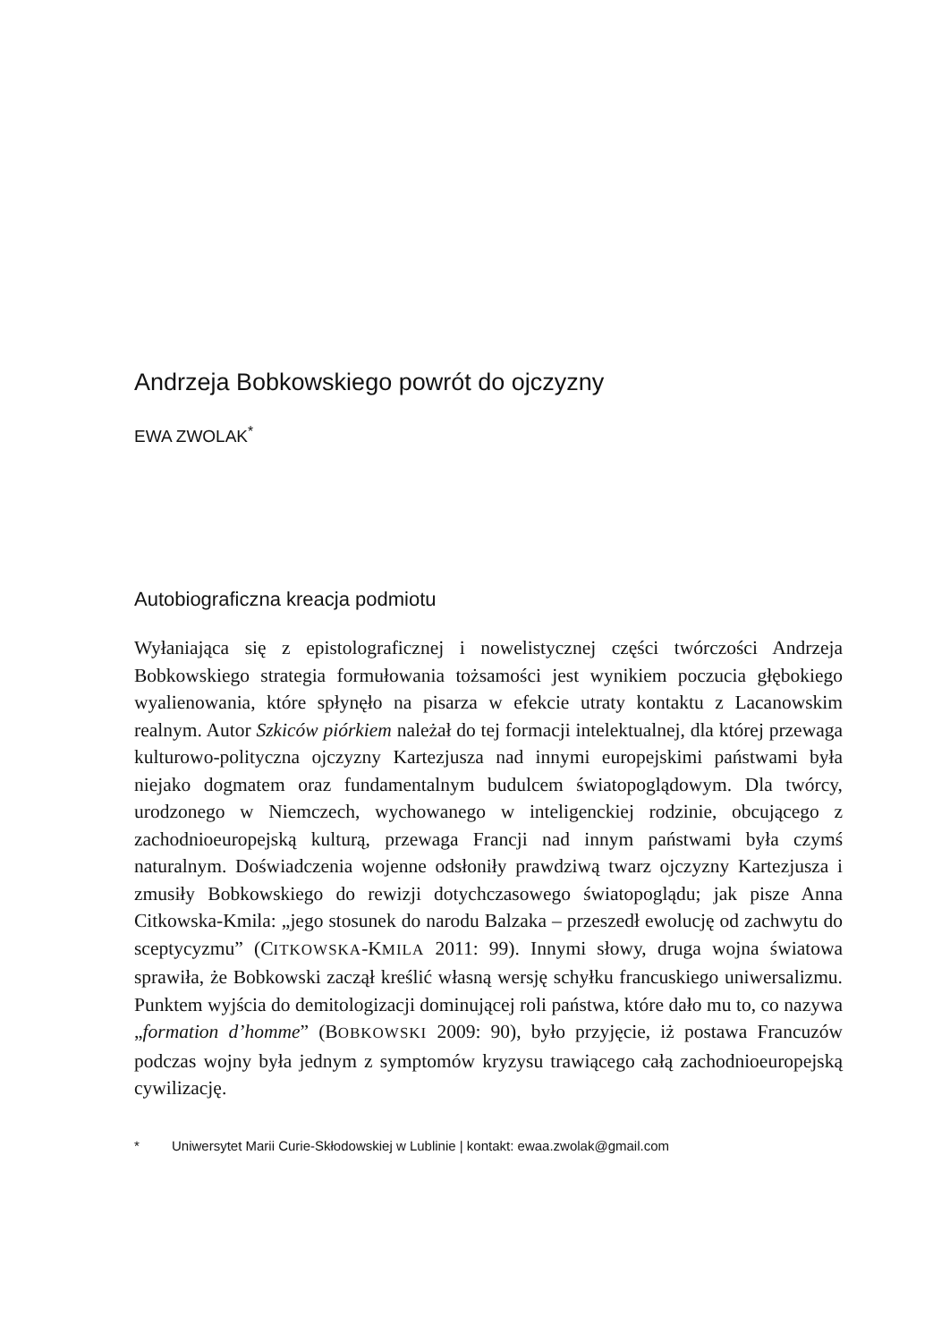Andrzeja Bobkowskiego powrót do ojczyzny
EWA ZWOLAK<sup>*</sup>
Autobiograficzna kreacja podmiotu
Wyłaniająca się z epistolograficznej i nowelistycznej części twórczości Andrzeja Bobkowskiego strategia formułowania tożsamości jest wynikiem poczucia głębokiego wyalienowania, które spłynęło na pisarza w efekcie utraty kontaktu z Lacanowskim realnym. Autor Szkiców piórkiem należał do tej formacji intelektualnej, dla której przewaga kulturowo-polityczna ojczyzny Kartezjusza nad innymi europejskimi państwami była niejako dogmatem oraz fundamentalnym budulcem światopoglądowym. Dla twórcy, urodzonego w Niemczech, wychowanego w inteligenckiej rodzinie, obcującego z zachodnioeuropejską kulturą, przewaga Francji nad innym państwami była czymś naturalnym. Doświadczenia wojenne odsłoniły prawdziwą twarz ojczyzny Kartezjusza i zmusiły Bobkowskiego do rewizji dotychczasowego światopoglądu; jak pisze Anna Citkowska-Kmila: „jego stosunek do narodu Balzaka – przeszedł ewolucję od zachwytu do sceptycyzmu” (CITKOWSKA-KMILA 2011: 99). Innymi słowy, druga wojna światowa sprawiła, że Bobkowski zaczął kreślić własną wersję schyłku francuskiego uniwersalizmu. Punktem wyjścia do demitologizacji dominującej roli państwa, które dało mu to, co nazywa „formation d’homme” (BOBKOWSKI 2009: 90), było przyjęcie, iż postawa Francuzów podczas wojny była jednym z symptomów kryzysu trawiącego całą zachodnioeuropejską cywilizację.
* Uniwersytet Marii Curie-Skłodowskiej w Lublinie | kontakt: ewaa.zwolak@gmail.com